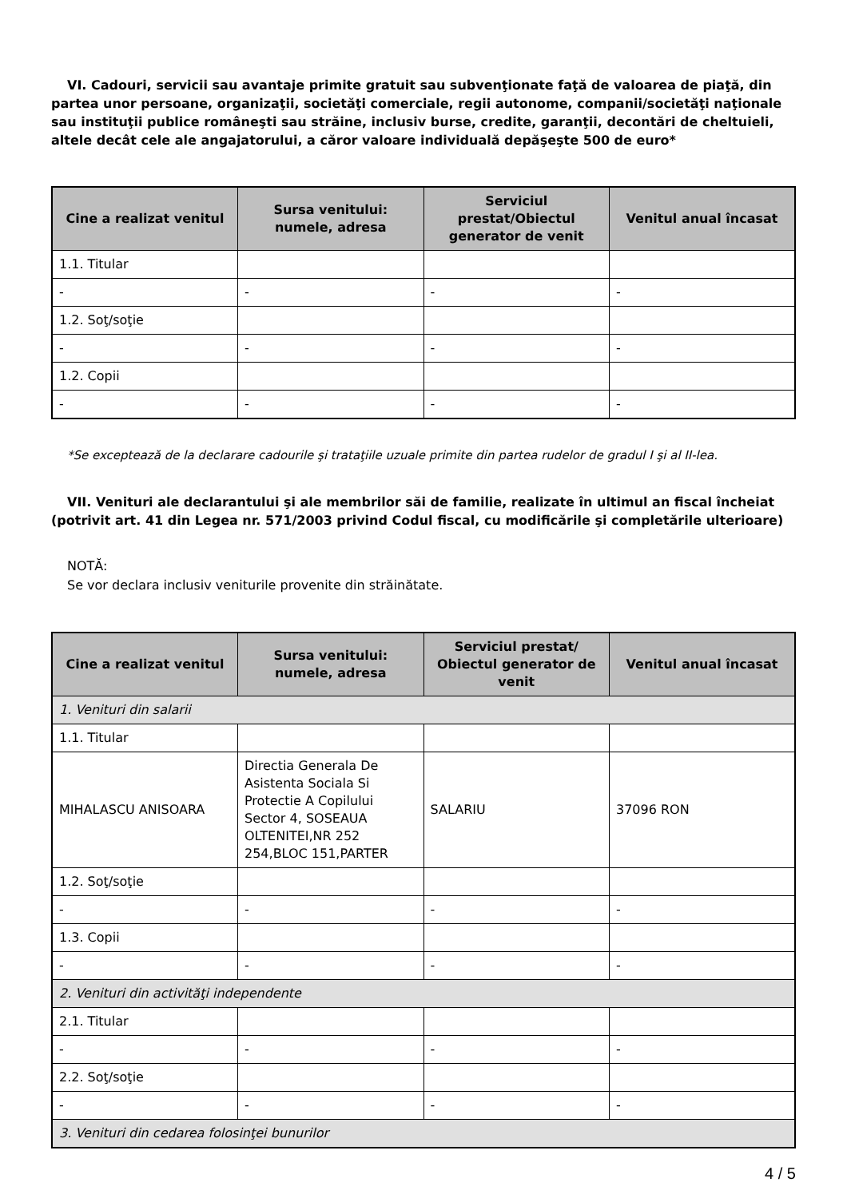VI. Cadouri, servicii sau avantaje primite gratuit sau subvenţionate faţă de valoarea de piaţă, din partea unor persoane, organizaţii, societăţi comerciale, regii autonome, companii/societăţi naţionale sau instituţii publice româneşti sau străine, inclusiv burse, credite, garanţii, decontări de cheltuieli, altele decât cele ale angajatorului, a căror valoare individuală depăşeşte 500 de euro*
| Cine a realizat venitul | Sursa venitului: numele, adresa | Serviciul prestat/Obiectul generator de venit | Venitul anual încasat |
| --- | --- | --- | --- |
| 1.1. Titular | | | |
| - | - | - | - |
| 1.2. Soţ/soţie | | | |
| - | - | - | - |
| 1.2. Copii | | | |
| - | - | - | - |
*Se exceptează de la declarare cadourile şi trataţiile uzuale primite din partea rudelor de gradul I şi al II-lea.
VII. Venituri ale declarantului şi ale membrilor săi de familie, realizate în ultimul an fiscal încheiat (potrivit art. 41 din Legea nr. 571/2003 privind Codul fiscal, cu modificările şi completările ulterioare)
NOTĂ:
Se vor declara inclusiv veniturile provenite din străinătate.
| Cine a realizat venitul | Sursa venitului: numele, adresa | Serviciul prestat/ Obiectul generator de venit | Venitul anual încasat |
| --- | --- | --- | --- |
| 1. Venituri din salarii | | | |
| 1.1. Titular | | | |
| MIHALASCU ANISOARA | Directia Generala De Asistenta Sociala Si Protectie A Copilului Sector 4, SOSEAUA OLTENITEI,NR 252 254,BLOC 151,PARTER | SALARIU | 37096 RON |
| 1.2. Soţ/soţie | | | |
| - | - | - | - |
| 1.3. Copii | | | |
| - | - | - | - |
| 2. Venituri din activităţi independente | | | |
| 2.1. Titular | | | |
| - | - | - | - |
| 2.2. Soţ/soţie | | | |
| - | - | - | - |
| 3. Venituri din cedarea folosinţei bunurilor | | | |
4 / 5